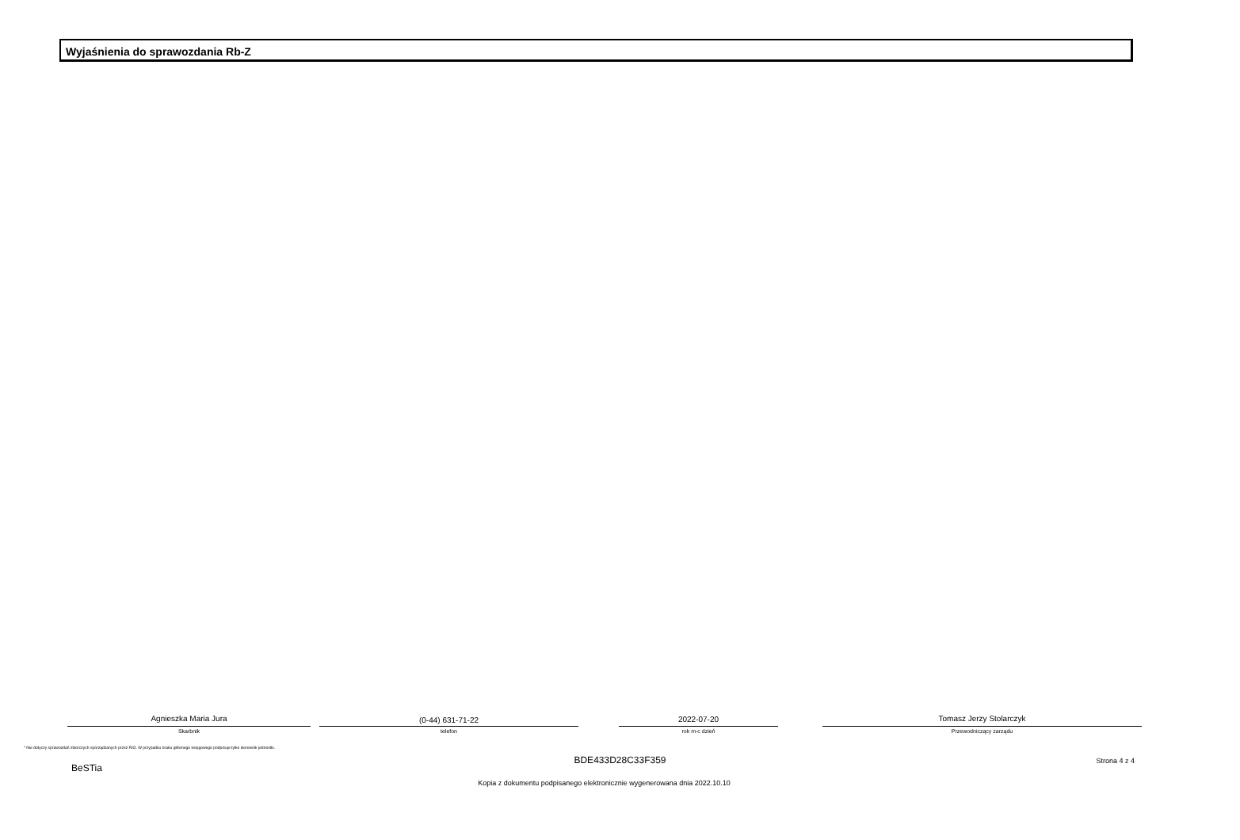Wyjaśnienia do sprawozdania Rb-Z
Agnieszka Maria Jura
Skarbnik
(0-44) 631-71-22
telefon
2022-07-20
rok m-c dzień
Tomasz Jerzy Stolarczyk
Przewodniczący zarządu
* Nie dotyczy sprawozdań zbiorczych sporządzanych przez RIO. W przypadku braku głównego księgowego podpisuje tylko kierownik jednostki.
BeSTia
BDE433D28C33F359 Strona 4 z 4
Kopia z dokumentu podpisanego elektronicznie wygenerowana dnia 2022.10.10